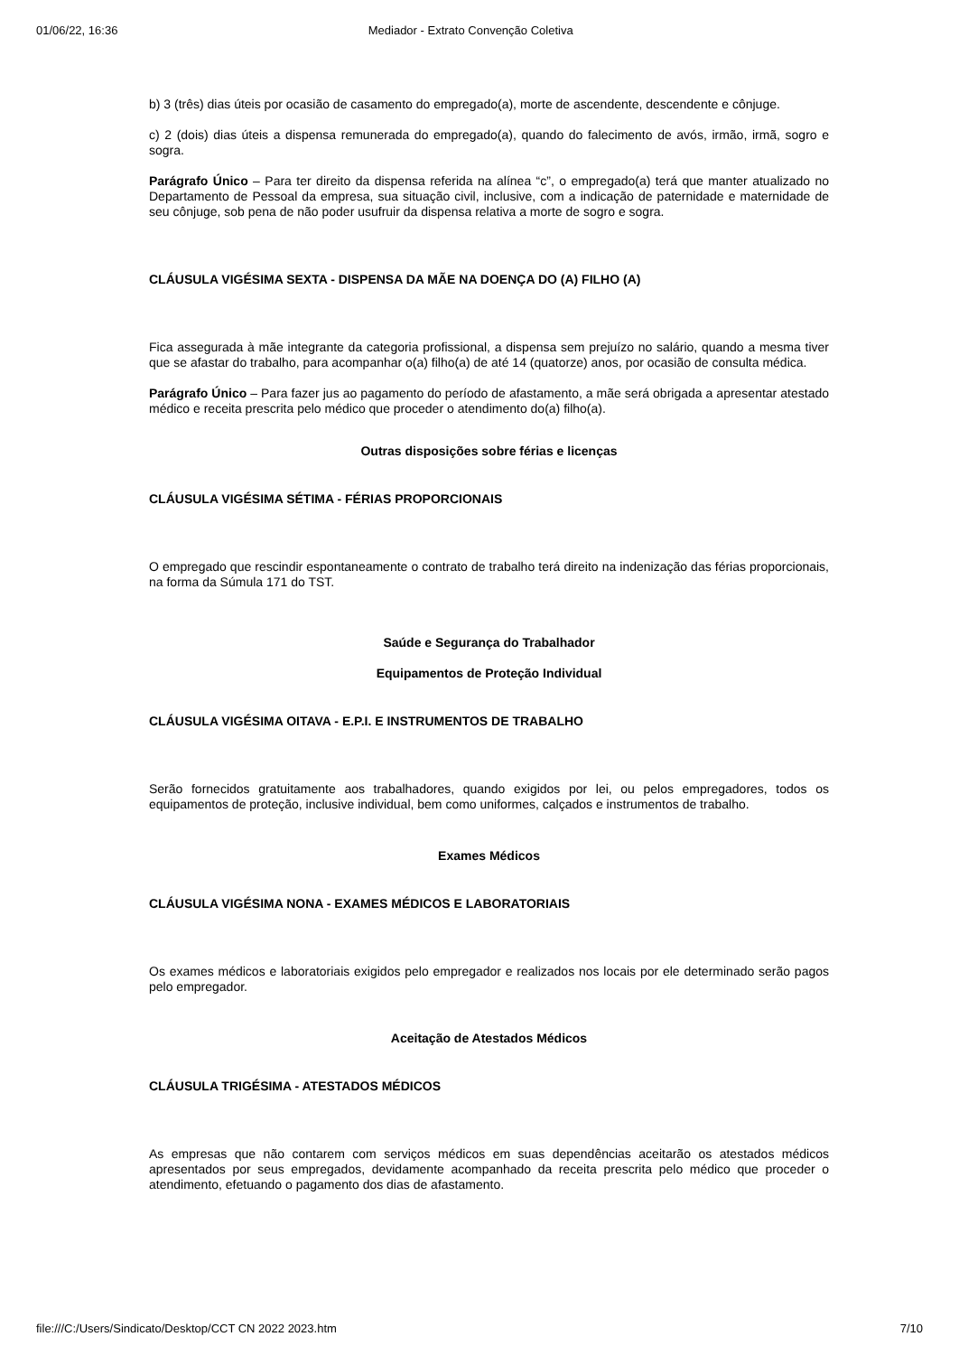01/06/22, 16:36 Mediador - Extrato Convenção Coletiva
b) 3 (três) dias úteis por ocasião de casamento do empregado(a), morte de ascendente, descendente e cônjuge.
c) 2 (dois) dias úteis a dispensa remunerada do empregado(a), quando do falecimento de avós, irmão, irmã, sogro e sogra.
Parágrafo Único – Para ter direito da dispensa referida na alínea “c”, o empregado(a) terá que manter atualizado no Departamento de Pessoal da empresa, sua situação civil, inclusive, com a indicação de paternidade e maternidade de seu cônjuge, sob pena de não poder usufruir da dispensa relativa a morte de sogro e sogra.
CLÁUSULA VIGÉSIMA SEXTA - DISPENSA DA MÃE NA DOENÇA DO (A) FILHO (A)
Fica assegurada à mãe integrante da categoria profissional, a dispensa sem prejuízo no salário, quando a mesma tiver que se afastar do trabalho, para acompanhar o(a) filho(a) de até 14 (quatorze) anos, por ocasião de consulta médica.
Parágrafo Único – Para fazer jus ao pagamento do período de afastamento, a mãe será obrigada a apresentar atestado médico e receita prescrita pelo médico que proceder o atendimento do(a) filho(a).
Outras disposições sobre férias e licenças
CLÁUSULA VIGÉSIMA SÉTIMA - FÉRIAS PROPORCIONAIS
O empregado que rescindir espontaneamente o contrato de trabalho terá direito na indenização das férias proporcionais, na forma da Súmula 171 do TST.
Saúde e Segurança do Trabalhador
Equipamentos de Proteção Individual
CLÁUSULA VIGÉSIMA OITAVA - E.P.I. E INSTRUMENTOS DE TRABALHO
Serão fornecidos gratuitamente aos trabalhadores, quando exigidos por lei, ou pelos empregadores, todos os equipamentos de proteção, inclusive individual, bem como uniformes, calçados e instrumentos de trabalho.
Exames Médicos
CLÁUSULA VIGÉSIMA NONA - EXAMES MÉDICOS E LABORATORIAIS
Os exames médicos e laboratoriais exigidos pelo empregador e realizados nos locais por ele determinado serão pagos pelo empregador.
Aceitação de Atestados Médicos
CLÁUSULA TRIGÉSIMA - ATESTADOS MÉDICOS
As empresas que não contarem com serviços médicos em suas dependências aceitarão os atestados médicos apresentados por seus empregados, devidamente acompanhado da receita prescrita pelo médico que proceder o atendimento, efetuando o pagamento dos dias de afastamento.
file:///C:/Users/Sindicato/Desktop/CCT CN 2022 2023.htm 7/10